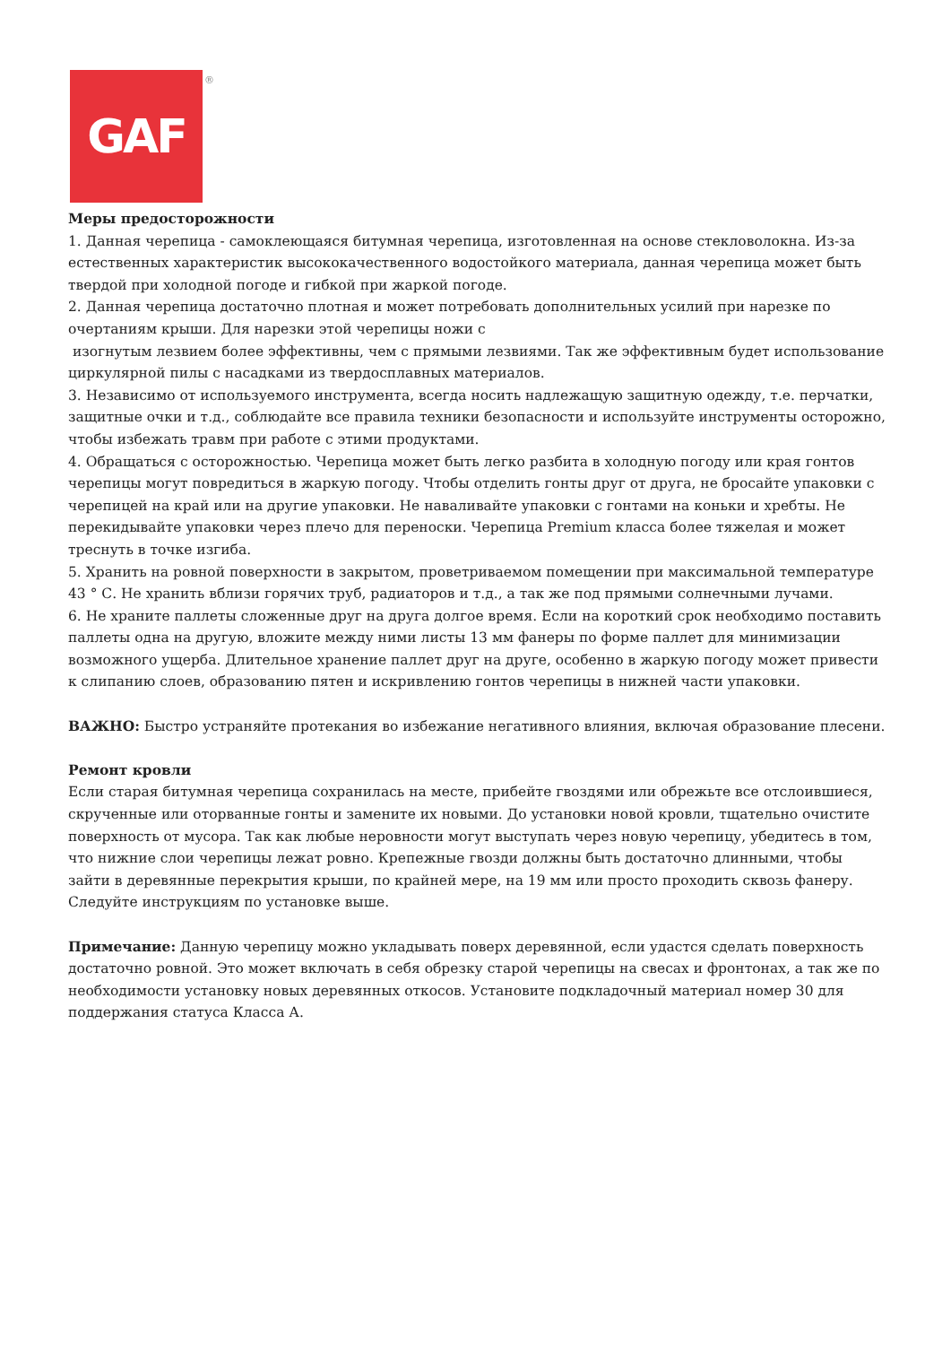GAF
®
Меры предосторожности
1. Данная черепица - самоклеющаяся битумная черепица, изготовленная на основе стекловолокна. Из-за естественных характеристик высококачественного водостойкого материала, данная черепица может быть твердой при холодной погоде и гибкой при жаркой погоде.
2. Данная черепица достаточно плотная и может потребовать дополнительных усилий при нарезке по очертаниям крыши. Для нарезки этой черепицы ножи с
изогнутым лезвием более эффективны, чем с прямыми лезвиями. Так же эффективным будет использование циркулярной пилы с насадками из твердосплавных материалов.
3. Независимо от используемого инструмента, всегда носить надлежащую защитную одежду, т.е. перчатки, защитные очки и т.д., соблюдайте все правила техники безопасности и используйте инструменты осторожно, чтобы избежать травм при работе с этими продуктами.
4. Обращаться с осторожностью. Черепица может быть легко разбита в холодную погоду или края гонтов черепицы могут повредиться в жаркую погоду. Чтобы отделить гонты друг от друга, не бросайте упаковки с черепицей на край или на другие упаковки. Не наваливайте упаковки с гонтами на коньки и хребты. Не перекидывайте упаковки через плечо для переноски. Черепица Premium класса более тяжелая и может треснуть в точке изгиба.
5. Хранить на ровной поверхности в закрытом, проветриваемом помещении при максимальной температуре 43 ° С. Не хранить вблизи горячих труб, радиаторов и т.д., а так же под прямыми солнечными лучами.
6. Не храните паллеты сложенные друг на друга долгое время. Если на короткий срок необходимо поставить паллеты одна на другую, вложите между ними листы 13 мм фанеры по форме паллет для минимизации возможного ущерба. Длительное хранение паллет друг на друге, особенно в жаркую погоду может привести к слипанию слоев, образованию пятен и искривлению гонтов черепицы в нижней части упаковки.
ВАЖНО: Быстро устраняйте протекания во избежание негативного влияния, включая образование плесени.
Ремонт кровли
Если старая битумная черепица сохранилась на месте, прибейте гвоздями или обрежьте все отслоившиеся, скрученные или оторванные гонты и замените их новыми. До установки новой кровли, тщательно очистите поверхность от мусора. Так как любые неровности могут выступать через новую черепицу, убедитесь в том, что нижние слои черепицы лежат ровно. Крепежные гвозди должны быть достаточно длинными, чтобы зайти в деревянные перекрытия крыши, по крайней мере, на 19 мм или просто проходить сквозь фанеру. Следуйте инструкциям по установке выше.
Примечание: Данную черепицу можно укладывать поверх деревянной, если удастся сделать поверхность достаточно ровной. Это может включать в себя обрезку старой черепицы на свесах и фронтонах, а так же по необходимости установку новых деревянных откосов. Установите подкладочный материал номер 30 для поддержания статуса Класса А.